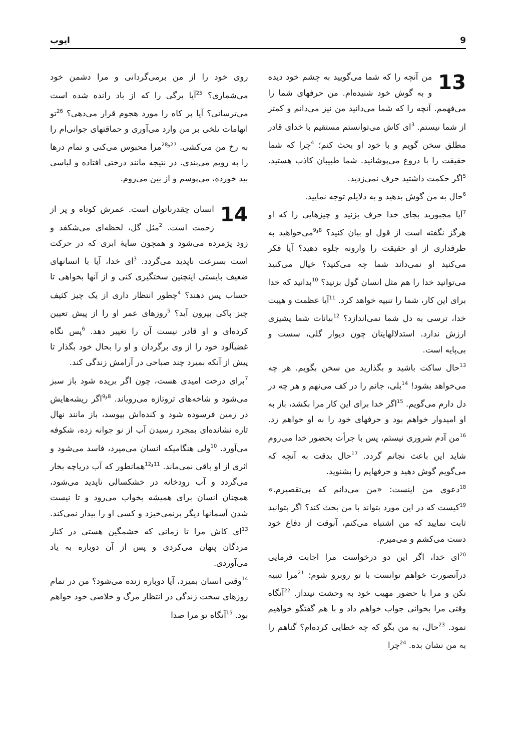9 ایوب
13 من آنچه را که شما می‌گویید به چشم خود دیده و به گوش خود شنیده‌ام. من حرفهای شما را می‌فهمم. آنچه را که شما می‌دانید من نیز می‌دانم و کمتر از شما نیستم. <sup>3</sup>ای کاش می‌توانستم مستقیم با خدای قادر مطلق سخن گویم و با خود او بحث کنم؛ <sup>4</sup>چرا که شما حقیقت را با دروغ می‌پوشانید. شما طبیبان کاذب هستید. <sup>5</sup>اگر حکمت داشتید حرف نمی‌زدید.
<sup>6</sup> حال به من گوش بدهید و به دلایلم توجه نمایید.
<sup>7</sup> آیا مجبورید بجای خدا حرف بزنید و چیزهایی را که او هرگز نگفته است از قول او بیان کنید؟ <sup>8و9</sup>می‌خواهید به طرفداری از او حقیقت را وارونه جلوه دهید؟ آیا فکر می‌کنید او نمی‌داند شما چه می‌کنید؟ خیال می‌کنید می‌توانید خدا را هم مثل انسان گول بزنید؟ <sup>10</sup>بدانید که خدا برای این کار، شما را تنبیه خواهد کرد. <sup>11</sup>آیا عظمت و هیبت خدا، ترسی به دل شما نمی‌اندازد؟ <sup>12</sup>بیانات شما پشیزی ارزش ندارد. استدلالهایتان چون دیوار گلی، سست و بی‌پایه است.
<sup>13</sup> حال ساکت باشید و بگذارید من سخن بگویم. هر چه می‌خواهد بشود! <sup>14</sup>بلی، جانم را در کف می‌نهم و هر چه در دل دارم می‌گویم. <sup>15</sup>اگر خدا برای این کار مرا بکشد، باز به او امیدوار خواهم بود و حرفهای خود را به او خواهم زد. <sup>16</sup>من آدم شروری نیستم، پس با جرأت بحضور خدا می‌روم شاید این باعث نجاتم گردد. <sup>17</sup>حال بدقت به آنچه که می‌گویم گوش دهید و حرفهایم را بشنوید.
<sup>18</sup> دعوی من اینست: «من می‌دانم که بی‌تقصیرم.» <sup>19</sup>کیست که در این مورد بتواند با من بحث کند؟ اگر بتوانید ثابت نمایید که من اشتباه می‌کنم، آنوقت از دفاع خود دست می‌کشم و می‌میرم.
<sup>20</sup> ای خدا، اگر این دو درخواست مرا اجابت فرمایی درآنصورت خواهم توانست با تو روبرو شوم: <sup>21</sup>مرا تنبیه نکن و مرا با حضور مهیب خود به وحشت نینداز. <sup>22</sup>آنگاه وقتی مرا بخوانی جواب خواهم داد و با هم گفتگو خواهیم نمود. <sup>23</sup>حال، به من بگو که چه خطایی کرده‌ام؟ گناهم را به من نشان بده. <sup>24</sup>چرا
روی خود را از من برمی‌گردانی و مرا دشمن خود می‌شماری؟ <sup>25</sup>آیا برگی را که از باد رانده شده است می‌ترسانی؟ آیا پر کاه را مورد هجوم قرار می‌دهی؟ <sup>26</sup>تو اتهامات تلخی بر من وارد می‌آوری و حماقتهای جوانی‌ام را به رخ من می‌کشی. <sup>27و28</sup>مرا محبوس می‌کنی و تمام درها را به رویم می‌بندی. در نتیجه مانند درختی افتاده و لباسی بید خورده، می‌پوسم و از بین می‌روم.
14 انسان چقدرناتوان است. عمرش کوتاه و پر از زحمت است. <sup>2</sup>مثل گل، لحظه‌ای می‌شکفد و زود پژمرده می‌شود و همچون سایهٔ ابری که در حرکت است بسرعت ناپدید می‌گردد. <sup>3</sup>ای خدا، آیا با انسانهای ضعیف بایستی اینچنین سختگیری کنی و از آنها بخواهی تا حساب پس دهند؟ <sup>4</sup>چطور انتظار داری از یک چیز کثیف چیز پاکی بیرون آید؟ <sup>5</sup>روزهای عمر او را از پیش تعیین کرده‌ای و او قادر نیست آن را تغییر دهد. <sup>6</sup>پس نگاه غضبآلود خود را از وی برگردان و او را بحال خود بگذار تا پیش از آنکه بمیرد چند صباحی در آرامش زندگی کند.
<sup>7</sup> برای درخت امیدی هست، چون اگر بریده شود باز سبز می‌شود و شاخه‌های تروتازه می‌رویاند. <sup>8و9</sup>اگر ریشه‌هایش در زمین فرسوده شود و کنده‌اش بپوسد، باز مانند نهال تازه نشانده‌ای بمجرد رسیدن آب از نو جوانه زده، شکوفه می‌آورد. <sup>10</sup>ولی هنگامیکه انسان می‌میرد، فاسد می‌شود و اثری از او باقی نمی‌ماند. <sup>11و12</sup>همانطور که آب دریاچه بخار می‌گردد و آب رودخانه در خشکسالی ناپدید می‌شود، همچنان انسان برای همیشه بخواب می‌رود و تا نیست شدن آسمانها دیگر برنمی‌خیزد و کسی او را بیدار نمی‌کند. <sup>13</sup>ای کاش مرا تا زمانی که خشمگین هستی در کنار مردگان پنهان می‌کردی و پس از آن دوباره به یاد می‌آوردی.
<sup>14</sup> وقتی انسان بمیرد، آیا دوباره زنده می‌شود؟ من در تمام روزهای سخت زندگی در انتظار مرگ و خلاصی خود خواهم بود. <sup>15</sup>آنگاه تو مرا صدا